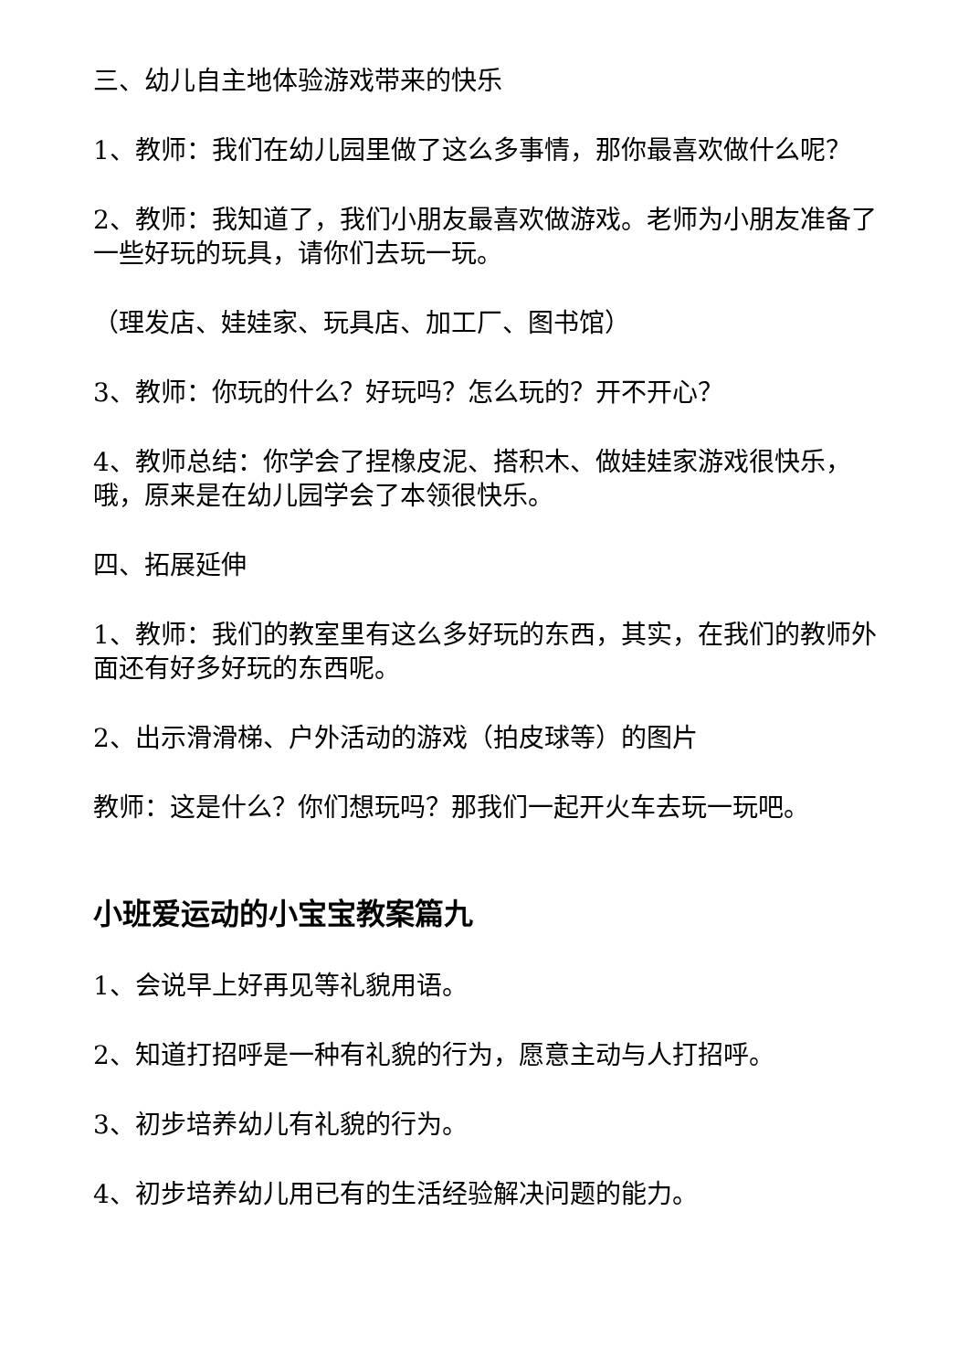三、幼儿自主地体验游戏带来的快乐
1、教师：我们在幼儿园里做了这么多事情，那你最喜欢做什么呢？
2、教师：我知道了，我们小朋友最喜欢做游戏。老师为小朋友准备了一些好玩的玩具，请你们去玩一玩。
（理发店、娃娃家、玩具店、加工厂、图书馆）
3、教师：你玩的什么？好玩吗？怎么玩的？开不开心？
4、教师总结：你学会了捏橡皮泥、搭积木、做娃娃家游戏很快乐，哦，原来是在幼儿园学会了本领很快乐。
四、拓展延伸
1、教师：我们的教室里有这么多好玩的东西，其实，在我们的教师外面还有好多好玩的东西呢。
2、出示滑滑梯、户外活动的游戏（拍皮球等）的图片
教师：这是什么？你们想玩吗？那我们一起开火车去玩一玩吧。
小班爱运动的小宝宝教案篇九
1、会说早上好再见等礼貌用语。
2、知道打招呼是一种有礼貌的行为，愿意主动与人打招呼。
3、初步培养幼儿有礼貌的行为。
4、初步培养幼儿用已有的生活经验解决问题的能力。